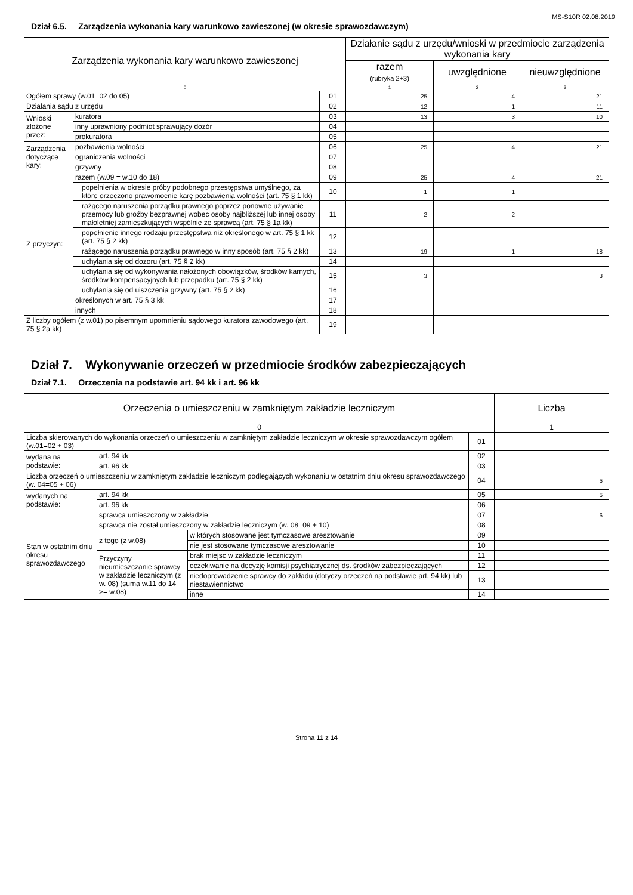MS-S10R 02.08.2019
Dział 6.5. Zarządzenia wykonania kary warunkowo zawieszonej (w okresie sprawozdawczym)
| Zarządzenia wykonania kary warunkowo zawieszonej | | | Działanie sądu z urzędu/wnioski w przedmiocie zarządzenia wykonania kary | | |
| --- | --- | --- | --- | --- | --- |
| | | | razem (rubryka 2+3) | uwzględnione | nieuwzględnione |
| 0 | | | 1 | 2 | 3 |
| Ogółem sprawy (w.01=02 do 05) | | 01 | 25 | 4 | 21 |
| Działania sądu z urzędu | | 02 | 12 | 1 | 11 |
| Wnioski złożone przez: | kuratora | 03 | 13 | 3 | 10 |
| | inny uprawniony podmiot sprawujący dozór | 04 | | | |
| | prokuratora | 05 | | | |
| Zarządzenia dotyczące kary: | pozbawienia wolności | 06 | 25 | 4 | 21 |
| | ograniczenia wolności | 07 | | | |
| | grzywny | 08 | | | |
| Z przyczyn: | razem (w.09 = w.10 do 18) | 09 | 25 | 4 | 21 |
| | popełnienia w okresie próby podobnego przestępstwa umyślnego, za które orzeczono prawomocnie karę pozbawienia wolności (art. 75 § 1 kk) | 10 | 1 | 1 | |
| | rażącego naruszenia porządku prawnego poprzez ponowne używanie przemocy lub groźby bezprawnej wobec osoby najbliższej lub innej osoby małoletniej zamieszkujących wspólnie ze sprawcą (art. 75 § 1a kk) | 11 | 2 | 2 | |
| | popełnienie innego rodzaju przestępstwa niż określonego w art. 75 § 1 kk (art. 75 § 2 kk) | 12 | | | |
| | rażącego naruszenia porządku prawnego w inny sposób (art. 75 § 2 kk) | 13 | 19 | 1 | 18 |
| | uchylania się od dozoru (art. 75 § 2 kk) | 14 | | | |
| | uchylania się od wykonywania nałożonych obowiązków, środków karnych, środków kompensacyjnych lub przepadku (art. 75 § 2 kk) | 15 | 3 | | 3 |
| | uchylania się od uiszczenia grzywny (art. 75 § 2 kk) | 16 | | | |
| | określonych w art. 75 § 3 kk | 17 | | | |
| | innych | 18 | | | |
| Z liczby ogółem (z w.01) po pisemnym upomnieniu sądowego kuratora zawodowego (art. 75 § 2a kk) | | 19 | | | |
Dział 7. Wykonywanie orzeczeń w przedmiocie środków zabezpieczających
Dział 7.1. Orzeczenia na podstawie art. 94 kk i art. 96 kk
| Orzeczenia o umieszczeniu w zamkniętym zakładzie leczniczym | | | | Liczba |
| --- | --- | --- | --- | --- |
| 0 | | | | 1 |
| Liczba skierowanych do wykonania orzeczeń o umieszczeniu w zamkniętym zakładzie leczniczym w okresie sprawozdawczym ogółem (w.01=02 + 03) | | | 01 | |
| wydana na podstawie: | art. 94 kk | | 02 | |
| | art. 96 kk | | 03 | |
| Liczba orzeczeń o umieszczeniu w zamkniętym zakładzie leczniczym podlegających wykonaniu w ostatnim dniu okresu sprawozdawczego (w. 04=05 + 06) | | | 04 | 6 |
| wydanych na podstawie: | art. 94 kk | | 05 | 6 |
| | art. 96 kk | | 06 | |
| Stan w ostatnim dniu okresu sprawozdawczego | sprawca umieszczony w zakładzie | | 07 | 6 |
| | sprawca nie został umieszczony w zakładzie leczniczym (w. 08=09 + 10) | | 08 | |
| | z tego (z w.08) | w których stosowane jest tymczasowe aresztowanie | 09 | |
| | | nie jest stosowane tymczasowe aresztowanie | 10 | |
| | Przyczyny nieumieszczanie sprawcy w zakładzie leczniczym (z w. 08) (suma w.11 do 14 >= w.08) | brak miejsc w zakładzie leczniczym | 11 | |
| | | oczekiwanie na decyzję komisji psychiatrycznej ds. środków zabezpieczających | 12 | |
| | | niedoprowadzenie sprawcy do zakładu (dotyczy orzeczeń na podstawie art. 94 kk) lub niestawiennictwo | 13 | |
| | | inne | 14 | |
Strona 11 z 14